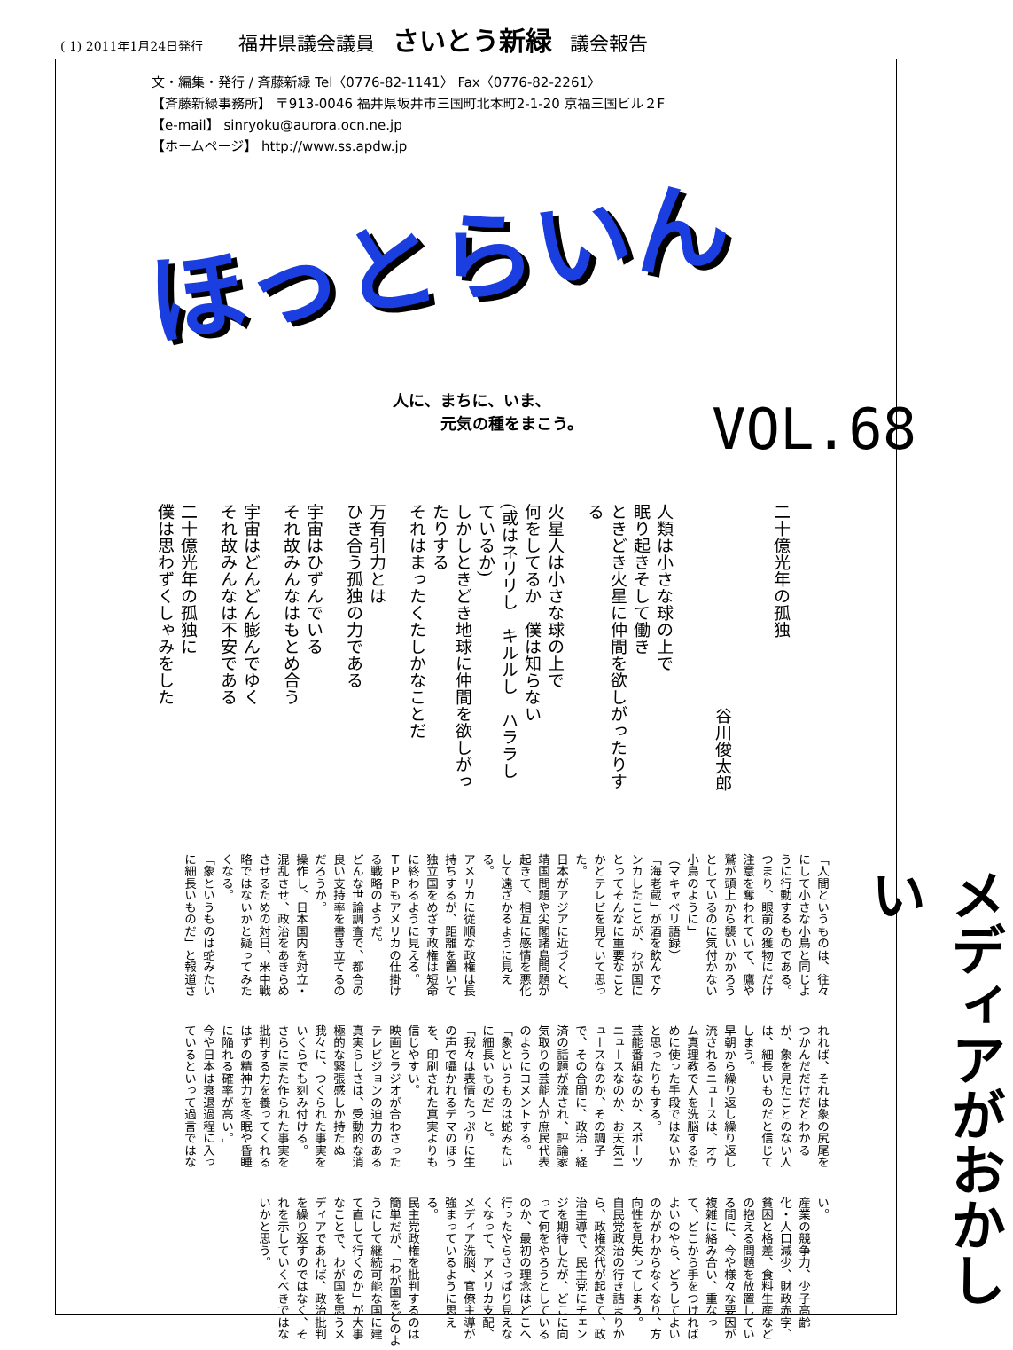( 1) 2011年1月24日発行 福井県議会議員 さいとう新緑 議会報告
文・編集・発行 / 斉藤新緑 Tel〈0776-82-1141〉 Fax〈0776-82-2261〉
【斉藤新緑事務所】 〒913-0046 福井県坂井市三国町北本町2-1-20 京福三国ビル２F
【e-mail】 sinryoku@aurora.ocn.ne.jp
【ホームページ】 http://www.ss.apdw.jp
ほっとらいん
人に、まちに、いま、
　　　元気の種をまこう。
VOL.68
二十億光年の孤独
谷川俊太郎
人類は小さな球の上で
眠り起きそして働き
ときどき火星に仲間を欲しがったりする
火星人は小さな球の上で
何をしてるか　僕は知らない
(或はネリリし　キルルし　ハララしているか)
しかしときどき地球に仲間を欲しがったりする
それはまったくたしかなことだ
万有引力とは
ひき合う孤独の力である
宇宙はひずんでいる
それ故みんなはもとめ合う
宇宙はどんどん膨んでゆく
それ故みんなは不安である
二十億光年の孤独に
僕は思わずくしゃみをした
メディアがおかしい
「人間というものは、往々にして小さな小鳥と同じように行動するものである。
つまり、眼前の獲物にだけ注意を奪われていて、鷹や鷲が頭上から襲いかかろうとしているのに気付かない小鳥のように」
（マキャベリ語録）
「海老蔵」が酒を飲んでケンカしたことが、わが国にとってそんなに重要なことかとテレビを見ていて思った。
日本がアジアに近づくと、靖国問題や尖閣諸島問題が起きて、相互に感情を悪化して遠ざかるように見える。
アメリカに従順な政権は長持ちするが、距離を置いて独立国をめざす政権は短命に終わるように見える。
ＴＰＰもアメリカの仕掛ける戦略のようだ。
どんな世論調査で、都合の良い支持率を書き立てるのだろうか。
操作し、日本国内を対立・混乱させ、政治をあきらめさせるための対日、米中戦略ではないかと疑ってみたくなる。
「象というものは蛇みたいに細長いものだ」と報道されれば、それは象の尻尾をつかんだだけだとわかるが、象を見たことのない人は、細長いものだと信じてしまう。
早朝から繰り返し繰り返し流されるニュースは、オウム真理教で人を洗脳するために使った手段ではないかと思ったりもする。
芸能番組なのか、スポーツニュースなのか、お天気ニュースなのか、その調子で、その合間に、政治・経済の話題が流され、評論家気取りの芸能人が庶民代表のようにコメントする。
「象というものは蛇みたいに細長いものだ」と。
「我々は表情たっぷりに生の声で囁かれるデマのほうを、印刷された真実よりも信じやすい。
映画とラジオが合わさったテレビジョンの迫力のある真実らしさは、受動的な消極的な緊張感しか持たぬ我々に、つくられた事実をいくらでも刻み付ける。
さらにまた作られた事実を批判する力を養ってくれるはずの精神力を冬眠や昏睡に陥れる確率が高い。」
今や日本は衰退過程に入っているといって過言ではない。
産業の競争力、少子高齢化・人口減少、財政赤字、貧困と格差、食料生産などの抱える問題を放置している間に、今や様々な要因が複雑に絡み合い、重なって、どこから手をつければよいのやら、どうしてよいのかがわからなくなり、方向性を見失ってしまう。
自民党政治の行き詰まりから、政権交代が起きて、政治主導で、民主党にチェンジを期待したが、どこに向って何をやろうとしているのか、最初の理念はどこへ行ったやらさっぱり見えなくなって、アメリカ支配、メディア洗脳、官僚主導が強まっているように思える。
民主党政権を批判するのは簡単だが、「わが国をどのようにして継続可能な国に建て直して行くのか」が大事なことで、わが国を思うメディアであれば、政治批判を繰り返すのではなく、それを示していくべきではないかと思う。